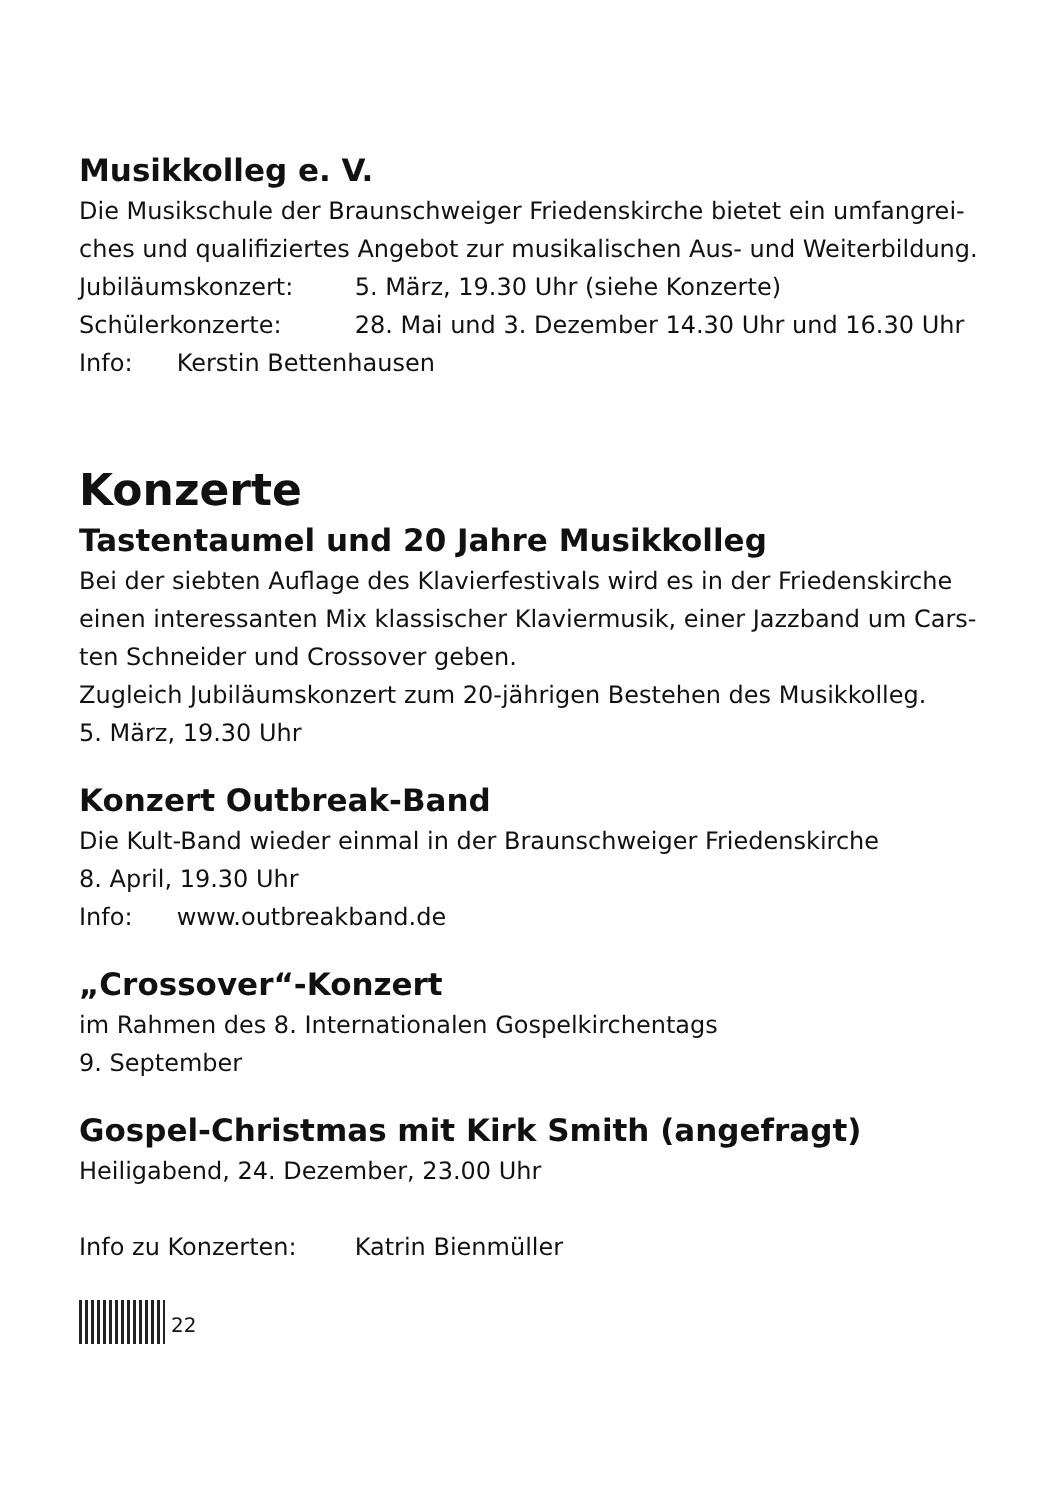Musikkolleg e. V.
Die Musikschule der Braunschweiger Friedenskirche bietet ein umfangrei-ches und qualifiziertes Angebot zur musikalischen Aus- und Weiterbildung.
Jubiläumskonzert: 5. März, 19.30 Uhr (siehe Konzerte)
Schülerkonzerte: 28. Mai und 3. Dezember 14.30 Uhr und 16.30 Uhr
Info: Kerstin Bettenhausen
Konzerte
Tastentaumel und 20 Jahre Musikkolleg
Bei der siebten Auflage des Klavierfestivals wird es in der Friedenskirche einen interessanten Mix klassischer Klaviermusik, einer Jazzband um Cars-ten Schneider und Crossover geben.
Zugleich Jubiläumskonzert zum 20-jährigen Bestehen des Musikkolleg.
5. März, 19.30 Uhr
Konzert Outbreak-Band
Die Kult-Band wieder einmal in der Braunschweiger Friedenskirche
8. April, 19.30 Uhr
Info: www.outbreakband.de
„Crossover“-Konzert
im Rahmen des 8. Internationalen Gospelkirchentags
9. September
Gospel-Christmas mit Kirk Smith (angefragt)
Heiligabend, 24. Dezember, 23.00 Uhr
Info zu Konzerten: Katrin Bienmüller
22